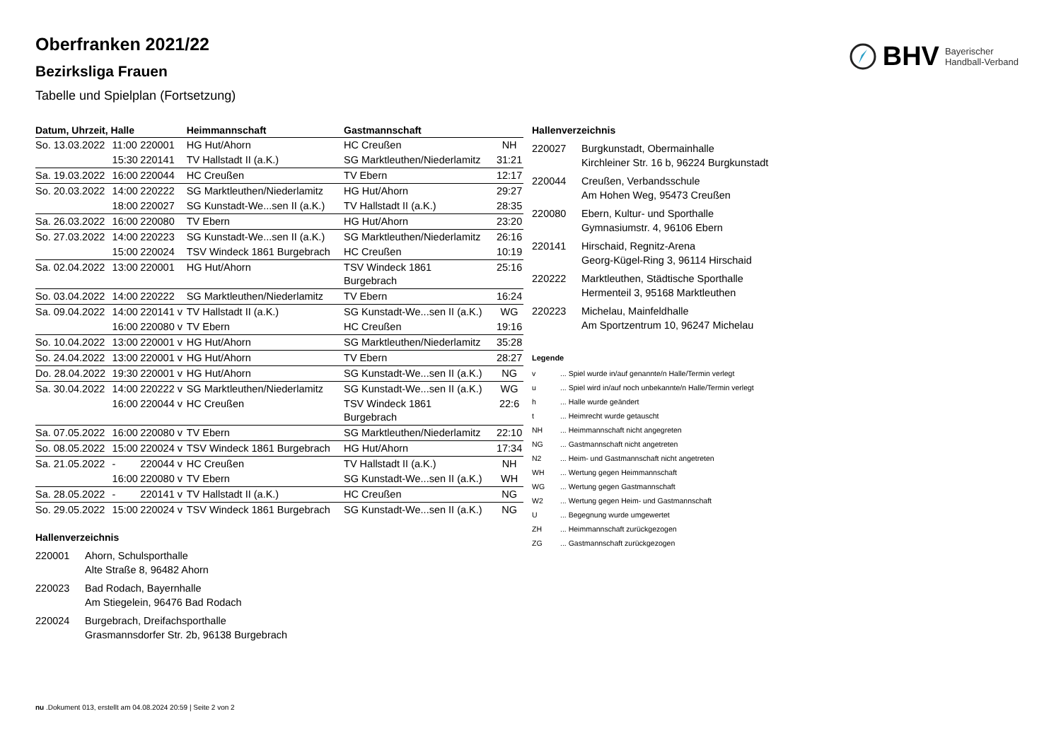BHV Bayerischer
Handball-Verband
Oberfranken 2021/22
Bezirksliga Frauen
Tabelle und Spielplan (Fortsetzung)
| Datum, Uhrzeit, Halle | | | Heimmannschaft | Gastmannschaft | |
| --- | --- | --- | --- | --- | --- |
| So. 13.03.2022 | 11:00 | 220001 | HG Hut/Ahorn | HC Creußen | NH |
| | 15:30 | 220141 | TV Hallstadt II (a.K.) | SG Marktleuthen/Niederlamitz | 31:21 |
| Sa. 19.03.2022 | 16:00 | 220044 | HC Creußen | TV Ebern | 12:17 |
| So. 20.03.2022 | 14:00 | 220222 | SG Marktleuthen/Niederlamitz | HG Hut/Ahorn | 29:27 |
| | 18:00 | 220027 | SG Kunstadt-We...sen II (a.K.) | TV Hallstadt II (a.K.) | 28:35 |
| Sa. 26.03.2022 | 16:00 | 220080 | TV Ebern | HG Hut/Ahorn | 23:20 |
| So. 27.03.2022 | 14:00 | 220223 | SG Kunstadt-We...sen II (a.K.) | SG Marktleuthen/Niederlamitz | 26:16 |
| | 15:00 | 220024 | TSV Windeck 1861 Burgebrach | HC Creußen | 10:19 |
| Sa. 02.04.2022 | 13:00 | 220001 | HG Hut/Ahorn | TSV Windeck 1861 Burgebrach | 25:16 |
| So. 03.04.2022 | 14:00 | 220222 | SG Marktleuthen/Niederlamitz | TV Ebern | 16:24 |
| Sa. 09.04.2022 | 14:00 | 220141 v | TV Hallstadt II (a.K.) | SG Kunstadt-We...sen II (a.K.) | WG |
| | 16:00 | 220080 v | TV Ebern | HC Creußen | 19:16 |
| So. 10.04.2022 | 13:00 | 220001 v | HG Hut/Ahorn | SG Marktleuthen/Niederlamitz | 35:28 |
| So. 24.04.2022 | 13:00 | 220001 v | HG Hut/Ahorn | TV Ebern | 28:27 |
| Do. 28.04.2022 | 19:30 | 220001 v | HG Hut/Ahorn | SG Kunstadt-We...sen II (a.K.) | NG |
| Sa. 30.04.2022 | 14:00 | 220222 v | SG Marktleuthen/Niederlamitz | SG Kunstadt-We...sen II (a.K.) | WG |
| | 16:00 | 220044 v | HC Creußen | TSV Windeck 1861 Burgebrach | 22:6 |
| Sa. 07.05.2022 | 16:00 | 220080 v | TV Ebern | SG Marktleuthen/Niederlamitz | 22:10 |
| So. 08.05.2022 | 15:00 | 220024 v | TSV Windeck 1861 Burgebrach | HG Hut/Ahorn | 17:34 |
| Sa. 21.05.2022 | - | 220044 v | HC Creußen | TV Hallstadt II (a.K.) | NH |
| | 16:00 | 220080 v | TV Ebern | SG Kunstadt-We...sen II (a.K.) | WH |
| Sa. 28.05.2022 | - | 220141 v | TV Hallstadt II (a.K.) | HC Creußen | NG |
| So. 29.05.2022 | 15:00 | 220024 v | TSV Windeck 1861 Burgebrach | SG Kunstadt-We...sen II (a.K.) | NG |
Hallenverzeichnis
220001 Ahorn, Schulsporthalle
Alte Straße 8, 96482 Ahorn
220023 Bad Rodach, Bayernhalle
Am Stiegelein, 96476 Bad Rodach
220024 Burgebrach, Dreifachsporthalle
Grasmannsdorfer Str. 2b, 96138 Burgebrach
Hallenverzeichnis
220027 Burgkunstadt, Obermainhalle
Kirchleiner Str. 16 b, 96224 Burgkunstadt
220044 Creußen, Verbandsschule
Am Hohen Weg, 95473 Creußen
220080 Ebern, Kultur- und Sporthalle
Gymnasiumstr. 4, 96106 Ebern
220141 Hirschaid, Regnitz-Arena
Georg-Kügel-Ring 3, 96114 Hirschaid
220222 Marktleuthen, Städtische Sporthalle
Hermenteil 3, 95168 Marktleuthen
220223 Michelau, Mainfeldhalle
Am Sportzentrum 10, 96247 Michelau
Legende
v... Spiel wurde in/auf genannte/n Halle/Termin verlegt
u... Spiel wird in/auf noch unbekannte/n Halle/Termin verlegt
h... Halle wurde geändert
t... Heimrecht wurde getauscht
NH... Heimmannschaft nicht angegreten
NG... Gastmannschaft nicht angetreten
N2... Heim- und Gastmannschaft nicht angetreten
WH... Wertung gegen Heimmannschaft
WG... Wertung gegen Gastmannschaft
W2... Wertung gegen Heim- und Gastmannschaft
U... Begegnung wurde umgewertet
ZH... Heimmannschaft zurückgezogen
ZG... Gastmannschaft zurückgezogen
nu .Dokument 013, erstellt am 04.08.2024 20:59 | Seite 2 von 2